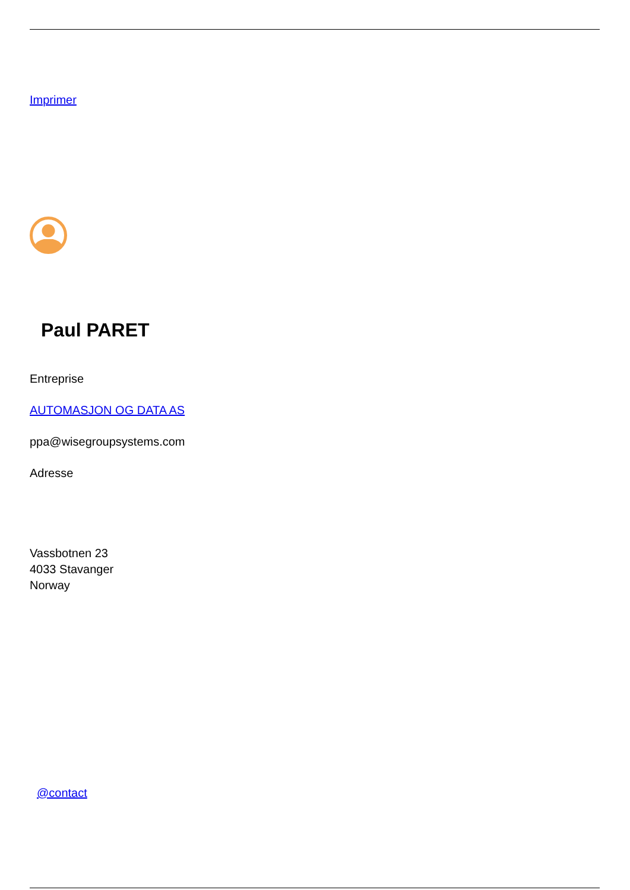Imprimer
Paul PARET
Entreprise
AUTOMASJON OG DATA AS
ppa@wisegroupsystems.com
Adresse
Vassbotnen 23
4033 Stavanger
Norway
@contact